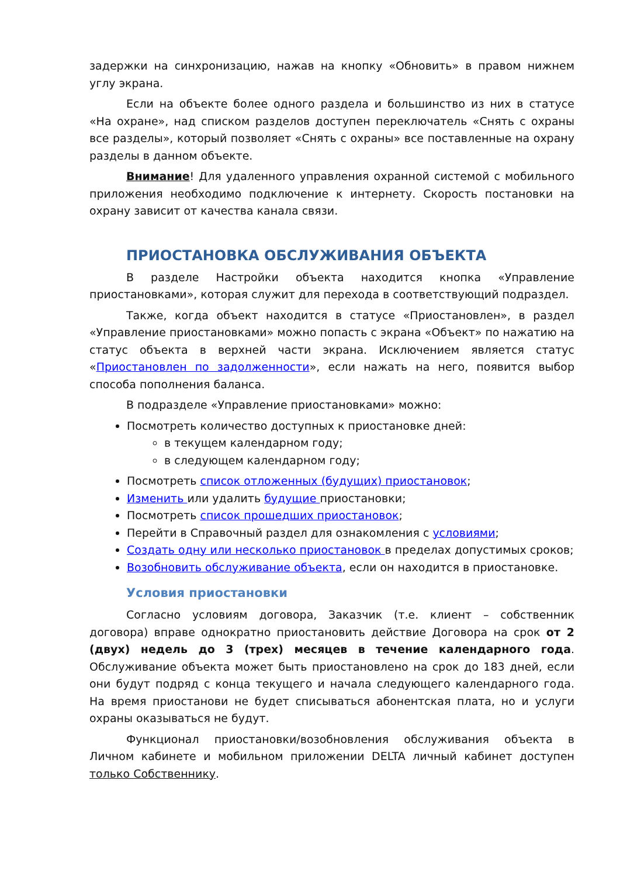задержки на синхронизацию, нажав на кнопку «Обновить» в правом нижнем углу экрана.
Если на объекте более одного раздела и большинство из них в статусе «На охране», над списком разделов доступен переключатель «Снять с охраны все разделы», который позволяет «Снять с охраны» все поставленные на охрану разделы в данном объекте.
Внимание! Для удаленного управления охранной системой с мобильного приложения необходимо подключение к интернету. Скорость постановки на охрану зависит от качества канала связи.
ПРИОСТАНОВКА ОБСЛУЖИВАНИЯ ОБЪЕКТА
В разделе Настройки объекта находится кнопка «Управление приостановками», которая служит для перехода в соответствующий подраздел.
Также, когда объект находится в статусе «Приостановлен», в раздел «Управление приостановками» можно попасть с экрана «Объект» по нажатию на статус объекта в верхней части экрана. Исключением является статус «Приостановлен по задолженности», если нажать на него, появится выбор способа пополнения баланса.
В подразделе «Управление приостановками» можно:
Посмотреть количество доступных к приостановке дней:
в текущем календарном году;
в следующем календарном году;
Посмотреть список отложенных (будущих) приостановок;
Изменить или удалить будущие приостановки;
Посмотреть список прошедших приостановок;
Перейти в Справочный раздел для ознакомления с условиями;
Создать одну или несколько приостановок в пределах допустимых сроков;
Возобновить обслуживание объекта, если он находится в приостановке.
Условия приостановки
Согласно условиям договора, Заказчик (т.е. клиент – собственник договора) вправе однократно приостановить действие Договора на срок от 2 (двух) недель до 3 (трех) месяцев в течение календарного года. Обслуживание объекта может быть приостановлено на срок до 183 дней, если они будут подряд с конца текущего и начала следующего календарного года. На время приостанови не будет списываться абонентская плата, но и услуги охраны оказываться не будут.
Функционал приостановки/возобновления обслуживания объекта в Личном кабинете и мобильном приложении DELTA личный кабинет доступен только Собственнику.